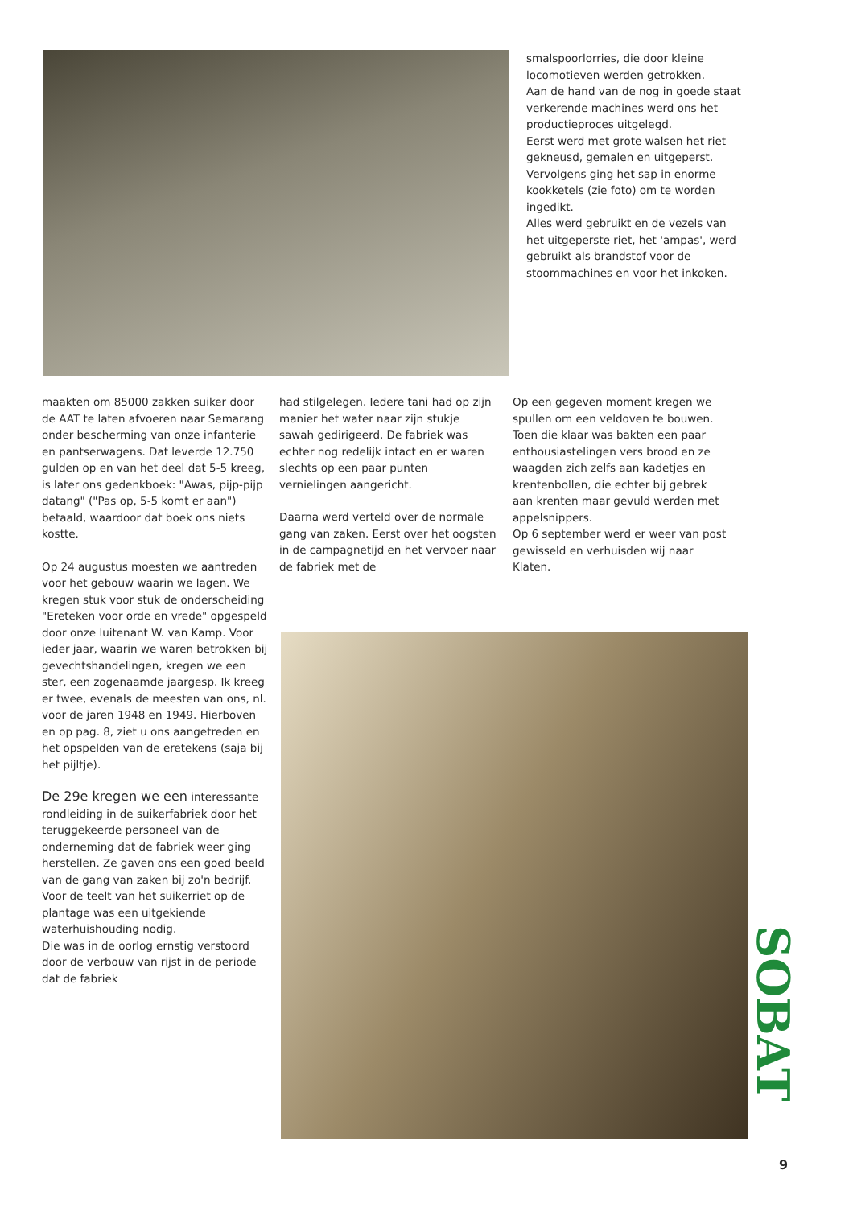smalspoorlorries, die door kleine locomotieven werden getrokken.
Aan de hand van de nog in goede staat verkerende machines werd ons het productieproces uitgelegd.
Eerst werd met grote walsen het riet gekneusd, gemalen en uitgeperst.
Vervolgens ging het sap in enorme kookketels (zie foto) om te worden ingedikt.
Alles werd gebruikt en de vezels van het uitgeperste riet, het 'ampas', werd gebruikt als brandstof voor de stoommachines en voor het inkoken.
maakten om 85000 zakken suiker door de AAT te laten afvoeren naar Semarang onder bescherming van onze infanterie en pantserwagens. Dat leverde 12.750 gulden op en van het deel dat 5-5 kreeg, is later ons gedenkboek: "Awas, pijp-pijp datang" ("Pas op, 5-5 komt er aan") betaald, waardoor dat boek ons niets kostte.
Op 24 augustus moesten we aantreden voor het gebouw waarin we lagen. We kregen stuk voor stuk de onderscheiding "Ereteken voor orde en vrede" opgespeld door onze luitenant W. van Kamp. Voor ieder jaar, waarin we waren betrokken bij gevechtshandelingen, kregen we een ster, een zogenaamde jaargesp. Ik kreeg er twee, evenals de meesten van ons, nl. voor de jaren 1948 en 1949. Hierboven en op pag. 8, ziet u ons aangetreden en het opspelden van de eretekens (saja bij het pijltje).
De 29e kregen we een interessante rondleiding in de suikerfabriek door het teruggekeerde personeel van de onderneming dat de fabriek weer ging herstellen. Ze gaven ons een goed beeld van de gang van zaken bij zo'n bedrijf. Voor de teelt van het suikerriet op de plantage was een uitgekiende waterhuishouding nodig.
Die was in de oorlog ernstig verstoord door de verbouw van rijst in de periode dat de fabriek
had stilgelegen. Iedere tani had op zijn manier het water naar zijn stukje sawah gedirigeerd. De fabriek was echter nog redelijk intact en er waren slechts op een paar punten vernielingen aangericht.
Daarna werd verteld over de normale gang van zaken. Eerst over het oogsten in de campagnetijd en het vervoer naar de fabriek met de
Op een gegeven moment kregen we spullen om een veldoven te bouwen. Toen die klaar was bakten een paar enthousiastelingen vers brood en ze waagden zich zelfs aan kadetjes en krentenbollen, die echter bij gebrek aan krenten maar gevuld werden met appelsnippers.
Op 6 september werd er weer van post gewisseld en verhuisden wij naar Klaten.
SOBAT
9